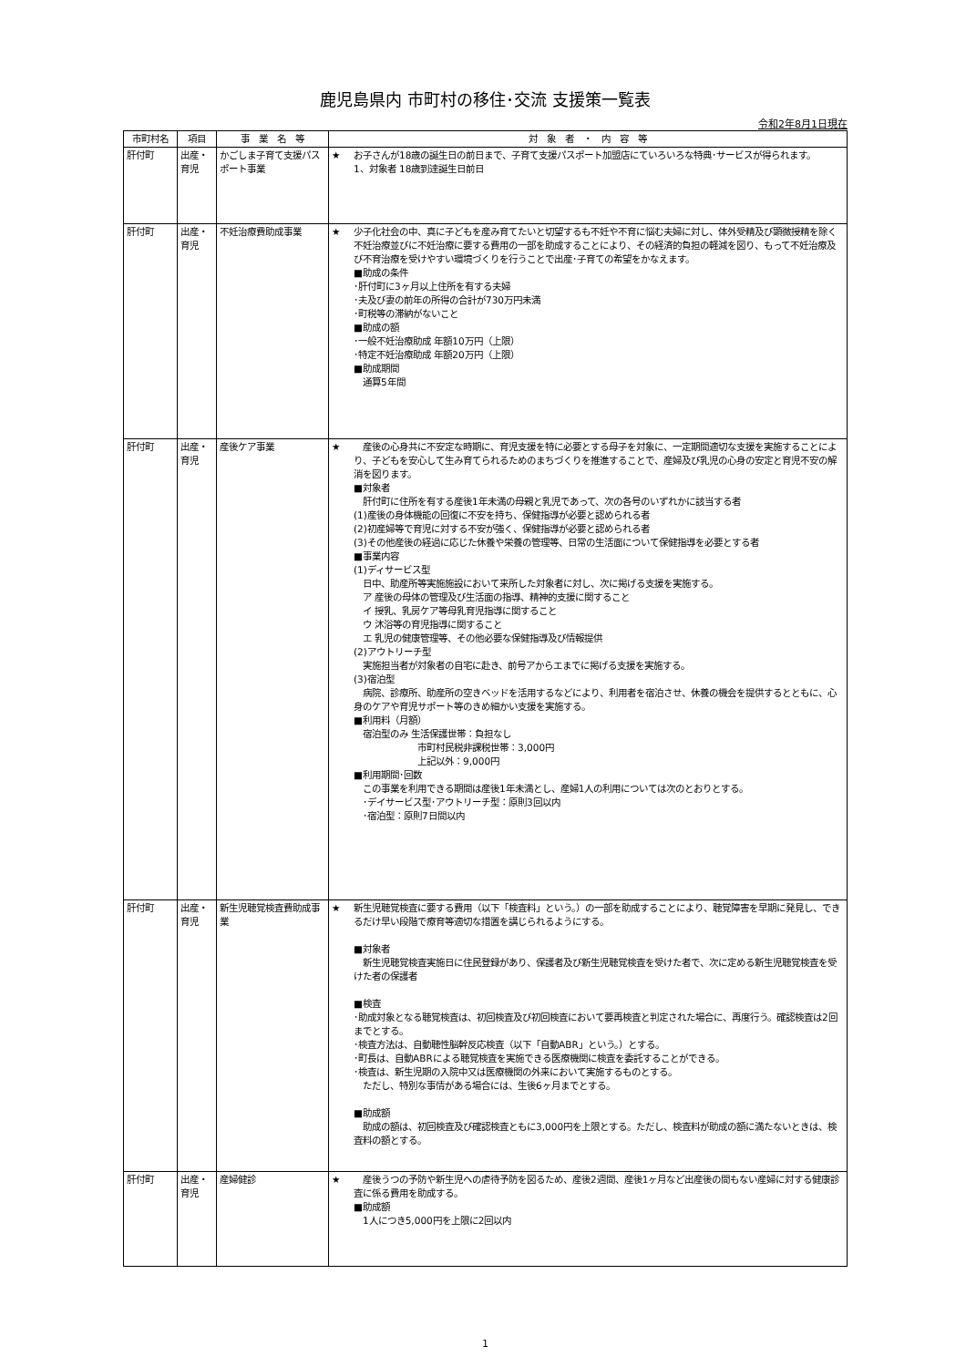鹿児島県内 市町村の移住･交流 支援策一覧表
令和2年8月1日現在
| 市町村名 | 項目 | 事 業 名 等 | 対 象 者 ・ 内 容 等 |
| --- | --- | --- | --- |
| 肝付町 | 出産・育児 | かごしま子育て支援パスポート事業 | ★ お子さんが18歳の誕生日の前日まで、子育て支援パスポート加盟店にていろいろな特典･サービスが得られます。 1、対象者 18歳到達誕生日前日 |
| 肝付町 | 出産・育児 | 不妊治療費助成事業 | ★ 少子化社会の中、真に子どもを産み育てたいと切望するも不妊や不育に悩む夫婦に対し、体外受精及び顕微授精を除く不妊治療並びに不妊治療に要する費用の一部を助成することにより、その経済的負担の軽減を図り、もって不妊治療及び不育治療を受けやすい環境づくりを行うことで出産･子育ての希望をかなえます。 ■助成の条件 ･肝付町に3ヶ月以上住所を有する夫婦 ･夫及び妻の前年の所得の合計が730万円未満 ･町税等の滞納がないこと ■助成の額 ･一般不妊治療助成 年額10万円（上限） ･特定不妊治療助成 年額20万円（上限） ■助成期間 通算5年間 |
| 肝付町 | 出産・育児 | 産後ケア事業 | ★ 産後の心身共に不安定な時期に、育児支援を特に必要とする母子を対象に、一定期間適切な支援を実施することにより、子どもを安心して生み育てられるためのまちづくりを推進することで、産婦及び乳児の心身の安定と育児不安の解消を図ります。 ■対象者 肝付町に住所を有する産後1年未満の母親と乳児であって、次の各号のいずれかに該当する者 (1)産後の身体機能の回復に不安を持ち、保健指導が必要と認められる者 (2)初産婦等で育児に対する不安が強く、保健指導が必要と認められる者 (3)その他産後の経過に応じた休養や栄養の管理等、日常の生活面について保健指導を必要とする者 ■事業内容 (1)ディサービス型 日中、助産所等実施施設において来所した対象者に対し、次に掲げる支援を実施する。 ア 産後の母体の管理及び生活面の指導、精神的支援に関すること イ 授乳、乳房ケア等母乳育児指導に関すること ウ 沐浴等の育児指導に関すること エ 乳児の健康管理等、その他必要な保健指導及び情報提供 (2)アウトリーチ型 実施担当者が対象者の自宅に赴き、前号アからエまでに掲げる支援を実施する。 (3)宿泊型 病院、診療所、助産所の空きベッドを活用するなどにより、利用者を宿泊させ、休養の機会を提供するとともに、心身のケアや育児サポート等のきめ細かい支援を実施する。 ■利用料（月額） 宿泊型のみ 生活保護世帯：負担なし 市町村民税非課税世帯：3,000円 上記以外：9,000円 ■利用期間･回数 この事業を利用できる期間は産後1年未満とし、産婦1人の利用については次のとおりとする。 ･デイサービス型･アウトリーチ型：原則3回以内 ･宿泊型：原則7日間以内 |
| 肝付町 | 出産・育児 | 新生児聴覚検査費助成事業 | ★ 新生児聴覚検査に要する費用（以下「検査料」という。）の一部を助成することにより、聴覚障害を早期に発見し、できるだけ早い段階で療育等適切な措置を講じられるようにする。 ■対象者 新生児聴覚検査実施日に住民登録があり、保護者及び新生児聴覚検査を受けた者で、次に定める新生児聴覚検査を受けた者の保護者 ■検査 ･助成対象となる聴覚検査は、初回検査及び初回検査において要再検査と判定された場合に、再度行う。確認検査は2回までとする。 ･検査方法は、自動聴性脳幹反応検査（以下「自動ABR」という。）とする。 ･町長は、自動ABRによる聴覚検査を実施できる医療機関に検査を委託することができる。 ･検査は、新生児期の入院中又は医療機関の外来において実施するものとする。 ただし、特別な事情がある場合には、生後6ヶ月までとする。 ■助成額 助成の額は、初回検査及び確認検査ともに3,000円を上限とする。ただし、検査料が助成の額に満たないときは、検査料の額とする。 |
| 肝付町 | 出産・育児 | 産婦健診 | ★ 産後うつの予防や新生児への虐待予防を図るため、産後2週間、産後1ヶ月など出産後の間もない産婦に対する健康診査に係る費用を助成する。 ■助成額 1人につき5,000円を上限に2回以内 |
1